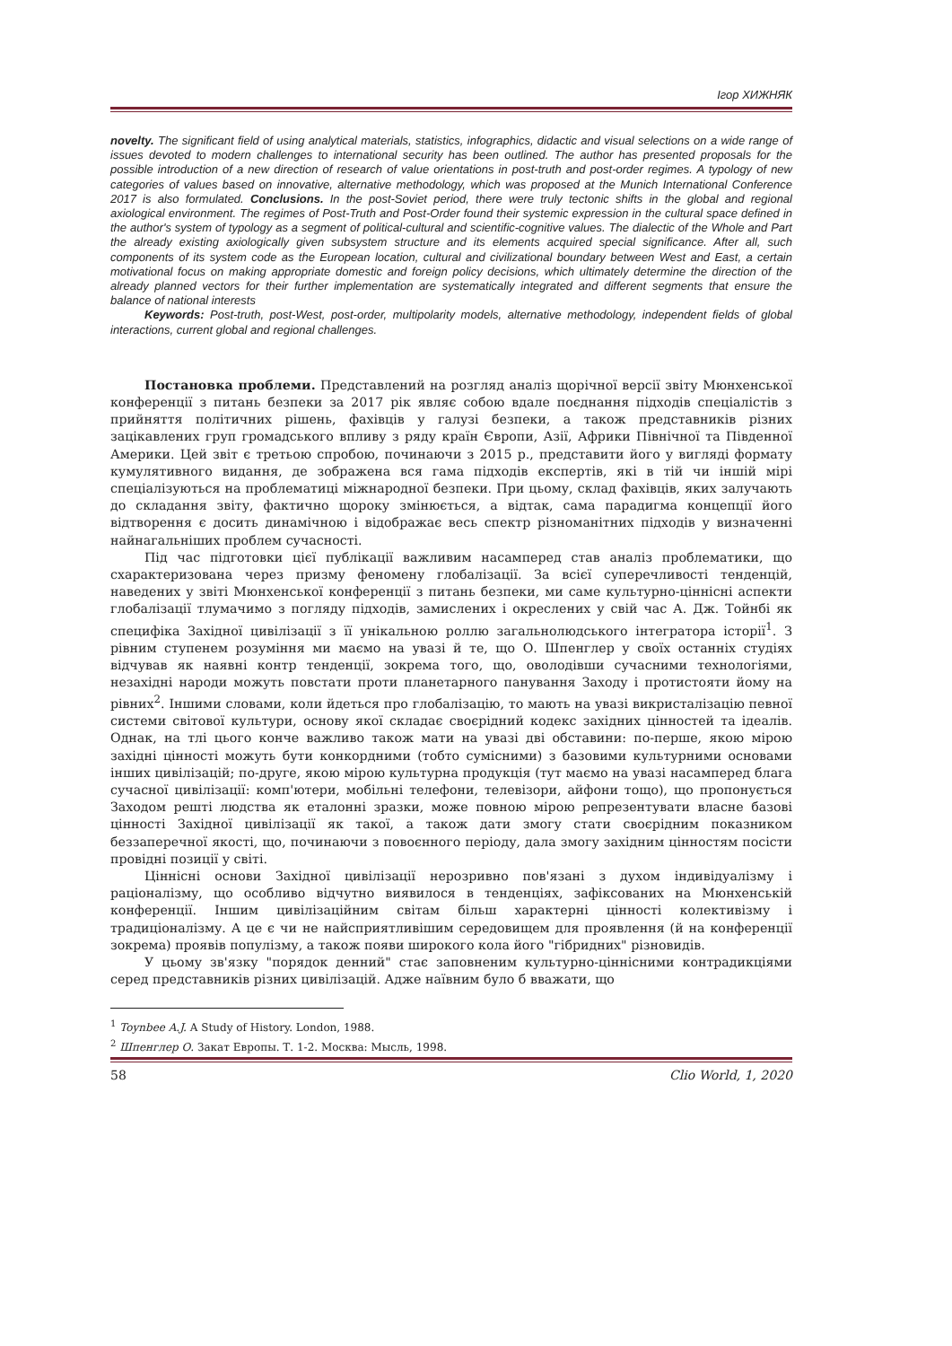Ігор ХИЖНЯК
novelty. The significant field of using analytical materials, statistics, infographics, didactic and visual selections on a wide range of issues devoted to modern challenges to international security has been outlined. The author has presented proposals for the possible introduction of a new direction of research of value orientations in post-truth and post-order regimes. A typology of new categories of values based on innovative, alternative methodology, which was proposed at the Munich International Conference 2017 is also formulated. Conclusions. In the post-Soviet period, there were truly tectonic shifts in the global and regional axiological environment. The regimes of Post-Truth and Post-Order found their systemic expression in the cultural space defined in the author's system of typology as a segment of political-cultural and scientific-cognitive values. The dialectic of the Whole and Part the already existing axiologically given subsystem structure and its elements acquired special significance. After all, such components of its system code as the European location, cultural and civilizational boundary between West and East, a certain motivational focus on making appropriate domestic and foreign policy decisions, which ultimately determine the direction of the already planned vectors for their further implementation are systematically integrated and different segments that ensure the balance of national interests
Keywords: Post-truth, post-West, post-order, multipolarity models, alternative methodology, independent fields of global interactions, current global and regional challenges.
Постановка проблеми. Представлений на розгляд аналіз щорічної версії звіту Мюнхенської конференції з питань безпеки за 2017 рік являє собою вдале поєднання підходів спеціалістів з прийняття політичних рішень, фахівців у галузі безпеки, а також представників різних зацікавлених груп громадського впливу з ряду країн Європи, Азії, Африки Північної та Південної Америки. Цей звіт є третьою спробою, починаючи з 2015 р., представити його у вигляді формату кумулятивного видання, де зображена вся гама підходів експертів, які в тій чи іншій мірі спеціалізуються на проблематиці міжнародної безпеки. При цьому, склад фахівців, яких залучають до складання звіту, фактично щороку змінюється, а відтак, сама парадигма концепції його відтворення є досить динамічною і відображає весь спектр різноманітних підходів у визначенні найнагальніших проблем сучасності.
Під час підготовки цієї публікації важливим насамперед став аналіз проблематики, що схарактеризована через призму феномену глобалізації. За всієї суперечливості тенденцій, наведених у звіті Мюнхенської конференції з питань безпеки, ми саме культурно-ціннісні аспекти глобалізації тлумачимо з погляду підходів, замислених і окреслених у свій час А. Дж. Тойнбі як специфіка Західної цивілізації з її унікальною роллю загальнолюдського інтегратора історії<sup>1</sup>. З рівним ступенем розуміння ми маємо на увазі й те, що О. Шпенглер у своїх останніх студіях відчував як наявні контр тенденції, зокрема того, що, оволодівши сучасними технологіями, незахідні народи можуть повстати проти планетарного панування Заходу і протистояти йому на рівних<sup>2</sup>. Іншими словами, коли йдеться про глобалізацію, то мають на увазі викристалізацію певної системи світової культури, основу якої складає своєрідний кодекс західних цінностей та ідеалів. Однак, на тлі цього конче важливо також мати на увазі дві обставини: по-перше, якою мірою західні цінності можуть бути конкордними (тобто сумісними) з базовими культурними основами інших цивілізацій; по-друге, якою мірою культурна продукція (тут маємо на увазі насамперед блага сучасної цивілізації: комп'ютери, мобільні телефони, телевізори, айфони тощо), що пропонується Заходом решті людства як еталонні зразки, може повною мірою репрезентувати власне базові цінності Західної цивілізації як такої, а також дати змогу стати своєрідним показником беззаперечної якості, що, починаючи з повоєнного періоду, дала змогу західним цінностям посісти провідні позиції у світі.
Ціннісні основи Західної цивілізації нерозривно пов'язані з духом індивідуалізму і раціоналізму, що особливо відчутно виявилося в тенденціях, зафіксованих на Мюнхенській конференції. Іншим цивілізаційним світам більш характерні цінності колективізму і традиціоналізму. А це є чи не найсприятливішим середовищем для проявлення (й на конференції зокрема) проявів популізму, а також появи широкого кола його "гібридних" різновидів.
У цьому зв'язку "порядок денний" стає заповненим культурно-ціннісними контрадикціями серед представників різних цивілізацій. Адже наївним було б вважати, що
<sup>1</sup> Toynbee A.J. A Study of History. London, 1988.
<sup>2</sup> Шпенглер О. Закат Европы. Т. 1-2. Москва: Мысль, 1998.
58 Clio World, 1, 2020